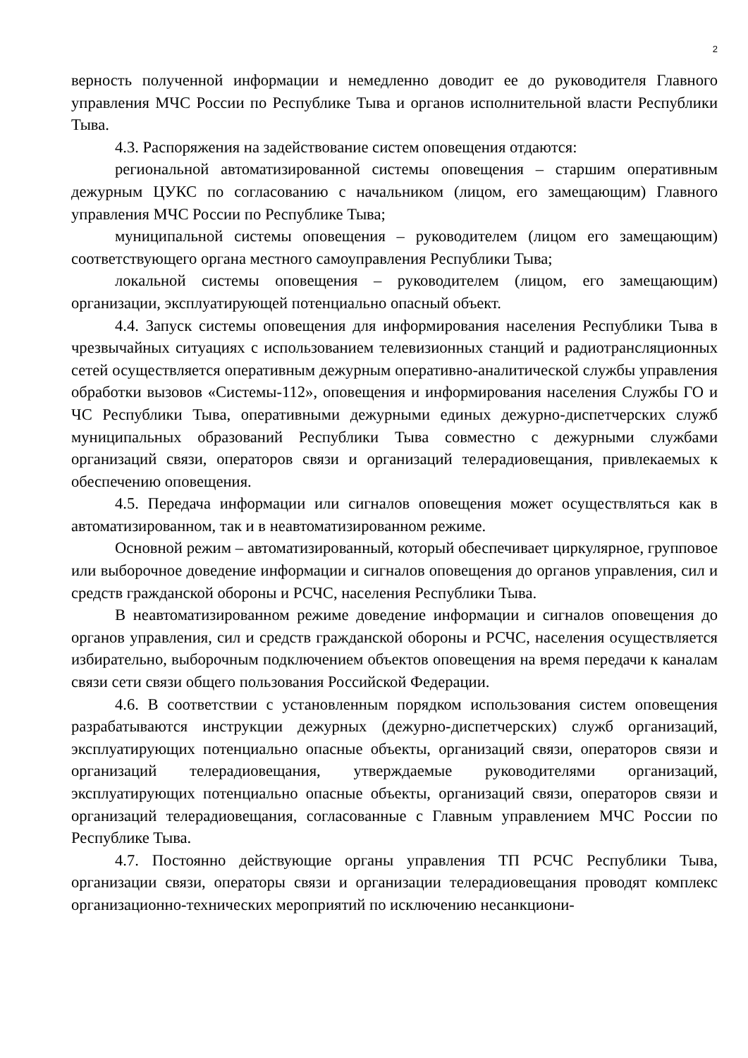2
верность полученной информации и немедленно доводит ее до руководителя Главного управления МЧС России по Республике Тыва и органов исполнительной власти Республики Тыва.
4.3. Распоряжения на задействование систем оповещения отдаются:
региональной автоматизированной системы оповещения – старшим оперативным дежурным ЦУКС по согласованию с начальником (лицом, его замещающим) Главного управления МЧС России по Республике Тыва;
муниципальной системы оповещения – руководителем (лицом его замещающим) соответствующего органа местного самоуправления Республики Тыва;
локальной системы оповещения – руководителем (лицом, его замещающим) организации, эксплуатирующей потенциально опасный объект.
4.4. Запуск системы оповещения для информирования населения Республики Тыва в чрезвычайных ситуациях с использованием телевизионных станций и радиотрансляционных сетей осуществляется оперативным дежурным оперативно-аналитической службы управления обработки вызовов «Системы-112», оповещения и информирования населения Службы ГО и ЧС Республики Тыва, оперативными дежурными единых дежурно-диспетчерских служб муниципальных образований Республики Тыва совместно с дежурными службами организаций связи, операторов связи и организаций телерадиовещания, привлекаемых к обеспечению оповещения.
4.5. Передача информации или сигналов оповещения может осуществляться как в автоматизированном, так и в неавтоматизированном режиме.
Основной режим – автоматизированный, который обеспечивает циркулярное, групповое или выборочное доведение информации и сигналов оповещения до органов управления, сил и средств гражданской обороны и РСЧС, населения Республики Тыва.
В неавтоматизированном режиме доведение информации и сигналов оповещения до органов управления, сил и средств гражданской обороны и РСЧС, населения осуществляется избирательно, выборочным подключением объектов оповещения на время передачи к каналам связи сети связи общего пользования Российской Федерации.
4.6. В соответствии с установленным порядком использования систем оповещения разрабатываются инструкции дежурных (дежурно-диспетчерских) служб организаций, эксплуатирующих потенциально опасные объекты, организаций связи, операторов связи и организаций телерадиовещания, утверждаемые руководителями организаций, эксплуатирующих потенциально опасные объекты, организаций связи, операторов связи и организаций телерадиовещания, согласованные с Главным управлением МЧС России по Республике Тыва.
4.7. Постоянно действующие органы управления ТП РСЧС Республики Тыва, организации связи, операторы связи и организации телерадиовещания проводят комплекс организационно-технических мероприятий по исключению несанкциони-